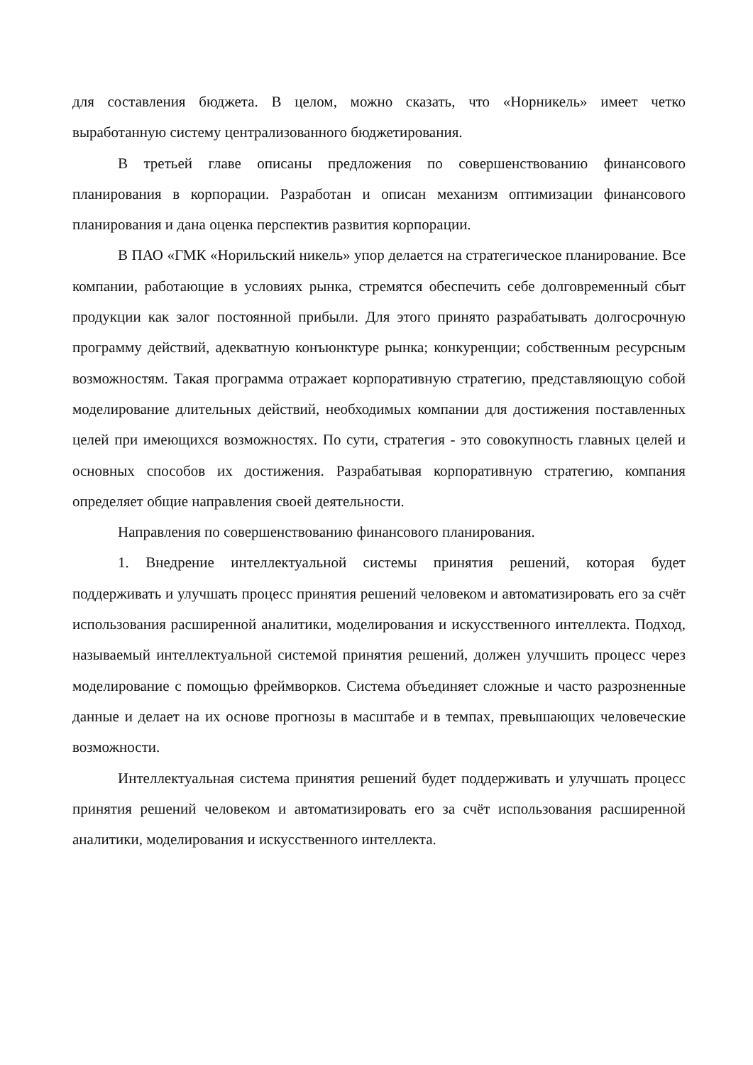для составления бюджета. В целом, можно сказать, что «Норникель» имеет четко выработанную систему централизованного бюджетирования.
В третьей главе описаны предложения по совершенствованию финансового планирования в корпорации. Разработан и описан механизм оптимизации финансового планирования и дана оценка перспектив развития корпорации.
В ПАО «ГМК «Норильский никель» упор делается на стратегическое планирование. Все компании, работающие в условиях рынка, стремятся обеспечить себе долговременный сбыт продукции как залог постоянной прибыли. Для этого принято разрабатывать долгосрочную программу действий, адекватную конъюнктуре рынка; конкуренции; собственным ресурсным возможностям. Такая программа отражает корпоративную стратегию, представляющую собой моделирование длительных действий, необходимых компании для достижения поставленных целей при имеющихся возможностях. По сути, стратегия - это совокупность главных целей и основных способов их достижения. Разрабатывая корпоративную стратегию, компания определяет общие направления своей деятельности.
Направления по совершенствованию финансового планирования.
1. Внедрение интеллектуальной системы принятия решений, которая будет поддерживать и улучшать процесс принятия решений человеком и автоматизировать его за счёт использования расширенной аналитики, моделирования и искусственного интеллекта. Подход, называемый интеллектуальной системой принятия решений, должен улучшить процесс через моделирование с помощью фреймворков. Система объединяет сложные и часто разрозненные данные и делает на их основе прогнозы в масштабе и в темпах, превышающих человеческие возможности.
Интеллектуальная система принятия решений будет поддерживать и улучшать процесс принятия решений человеком и автоматизировать его за счёт использования расширенной аналитики, моделирования и искусственного интеллекта.